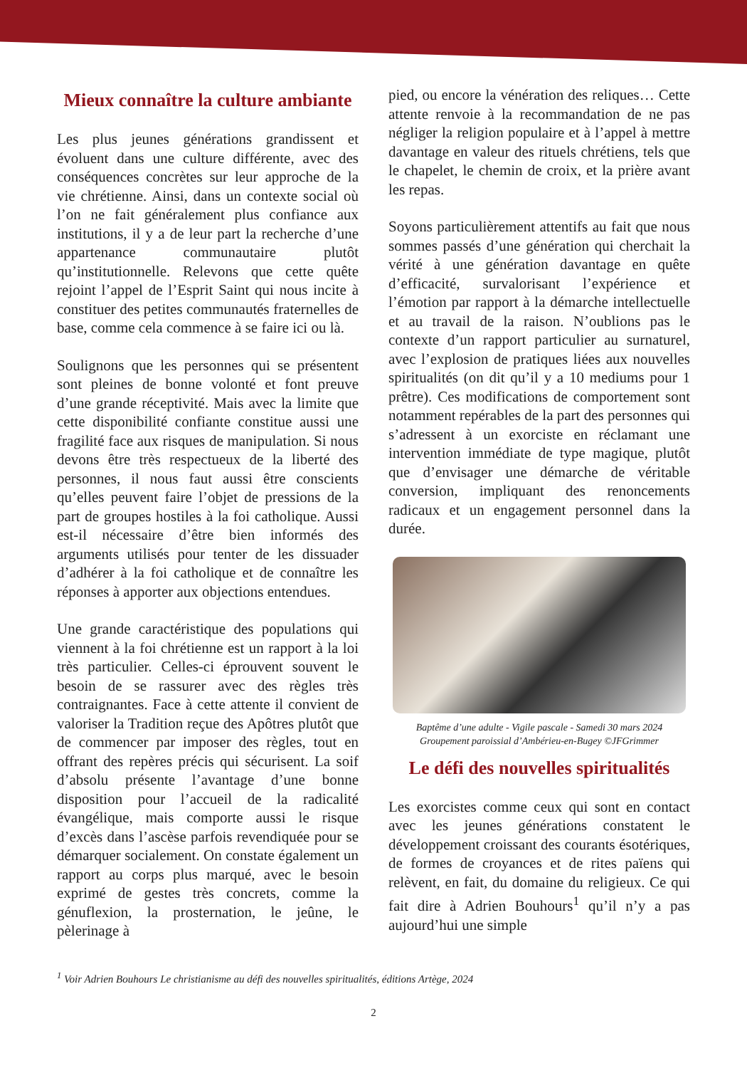Mieux connaître la culture ambiante
Les plus jeunes générations grandissent et évoluent dans une culture différente, avec des conséquences concrètes sur leur approche de la vie chrétienne. Ainsi, dans un contexte social où l’on ne fait généralement plus confiance aux institutions, il y a de leur part la recherche d’une appartenance communautaire plutôt qu’institutionnelle. Relevons que cette quête rejoint l’appel de l’Esprit Saint qui nous incite à constituer des petites communautés fraternelles de base, comme cela commence à se faire ici ou là.
Soulignons que les personnes qui se présentent sont pleines de bonne volonté et font preuve d’une grande réceptivité. Mais avec la limite que cette disponibilité confiante constitue aussi une fragilité face aux risques de manipulation. Si nous devons être très respectueux de la liberté des personnes, il nous faut aussi être conscients qu’elles peuvent faire l’objet de pressions de la part de groupes hostiles à la foi catholique. Aussi est-il nécessaire d’être bien informés des arguments utilisés pour tenter de les dissuader d’adhérer à la foi catholique et de connaître les réponses à apporter aux objections entendues.
Une grande caractéristique des populations qui viennent à la foi chrétienne est un rapport à la loi très particulier. Celles-ci éprouvent souvent le besoin de se rassurer avec des règles très contraignantes. Face à cette attente il convient de valoriser la Tradition reçue des Apôtres plutôt que de commencer par imposer des règles, tout en offrant des repères précis qui sécurisent. La soif d’absolu présente l’avantage d’une bonne disposition pour l’accueil de la radicalité évangélique, mais comporte aussi le risque d’excès dans l’ascèse parfois revendiquée pour se démarquer socialement. On constate également un rapport au corps plus marqué, avec le besoin exprimé de gestes très concrets, comme la génuflexion, la prosternation, le jeûne, le pèlerinage à
pied, ou encore la vénération des reliques… Cette attente renvoie à la recommandation de ne pas négliger la religion populaire et à l’appel à mettre davantage en valeur des rituels chrétiens, tels que le chapelet, le chemin de croix, et la prière avant les repas.
Soyons particulièrement attentifs au fait que nous sommes passés d’une génération qui cherchait la vérité à une génération davantage en quête d’efficacité, survalorisant l’expérience et l’émotion par rapport à la démarche intellectuelle et au travail de la raison. N’oublions pas le contexte d’un rapport particulier au surnaturel, avec l’explosion de pratiques liées aux nouvelles spiritualités (on dit qu’il y a 10 mediums pour 1 prêtre). Ces modifications de comportement sont notamment repérables de la part des personnes qui s’adressent à un exorciste en réclamant une intervention immédiate de type magique, plutôt que d’envisager une démarche de véritable conversion, impliquant des renoncements radicaux et un engagement personnel dans la durée.
Baptême d’une adulte - Vigile pascale - Samedi 30 mars 2024
Groupement paroissial d’Ambérieu-en-Bugey ©JFGrimmer
Le défi des nouvelles spiritualités
Les exorcistes comme ceux qui sont en contact avec les jeunes générations constatent le développement croissant des courants ésotériques, de formes de croyances et de rites païens qui relèvent, en fait, du domaine du religieux. Ce qui fait dire à Adrien Bouhours<sup>1</sup> qu’il n’y a pas aujourd’hui une simple
<sup>1</sup> Voir Adrien Bouhours Le christianisme au défi des nouvelles spiritualités, éditions Artège, 2024
2